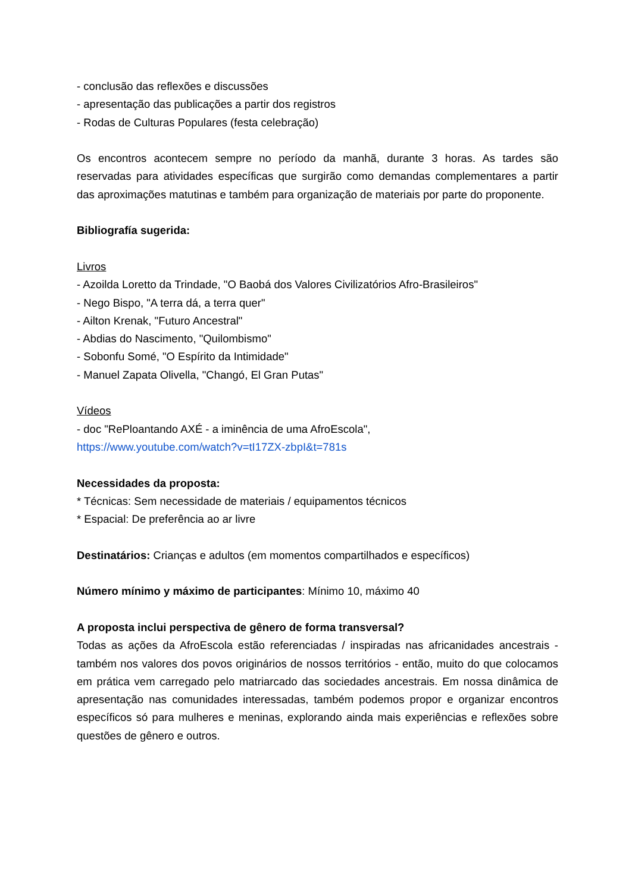- conclusão das reflexões e discussões
- apresentação das publicações a partir dos registros
- Rodas de Culturas Populares (festa celebração)
Os encontros acontecem sempre no período da manhã, durante 3 horas. As tardes são reservadas para atividades específicas que surgirão como demandas complementares a partir das aproximações matutinas e também para organização de materiais por parte do proponente.
Bibliografía sugerida:
Livros
- Azoilda Loretto da Trindade, "O Baobá dos Valores Civilizatórios Afro-Brasileiros"
- Nego Bispo, "A terra dá, a terra quer"
- Ailton Krenak, "Futuro Ancestral"
- Abdias do Nascimento, "Quilombismo"
- Sobonfu Somé, "O Espírito da Intimidade"
- Manuel Zapata Olivella, "Changó, El Gran Putas"
Vídeos
- doc "RePloantando AXÉ - a iminência de uma AfroEscola",
https://www.youtube.com/watch?v=tI17ZX-zbpI&t=781s
Necessidades da proposta:
* Técnicas: Sem necessidade de materiais / equipamentos técnicos
* Espacial: De preferência ao ar livre
Destinatários: Crianças e adultos (em momentos compartilhados e específicos)
Número mínimo y máximo de participantes: Mínimo 10, máximo 40
A proposta inclui perspectiva de gênero de forma transversal?
Todas as ações da AfroEscola estão referenciadas / inspiradas nas africanidades ancestrais - também nos valores dos povos originários de nossos territórios - então, muito do que colocamos em prática vem carregado pelo matriarcado das sociedades ancestrais. Em nossa dinâmica de apresentação nas comunidades interessadas, também podemos propor e organizar encontros específicos só para mulheres e meninas, explorando ainda mais experiências e reflexões sobre questões de gênero e outros.